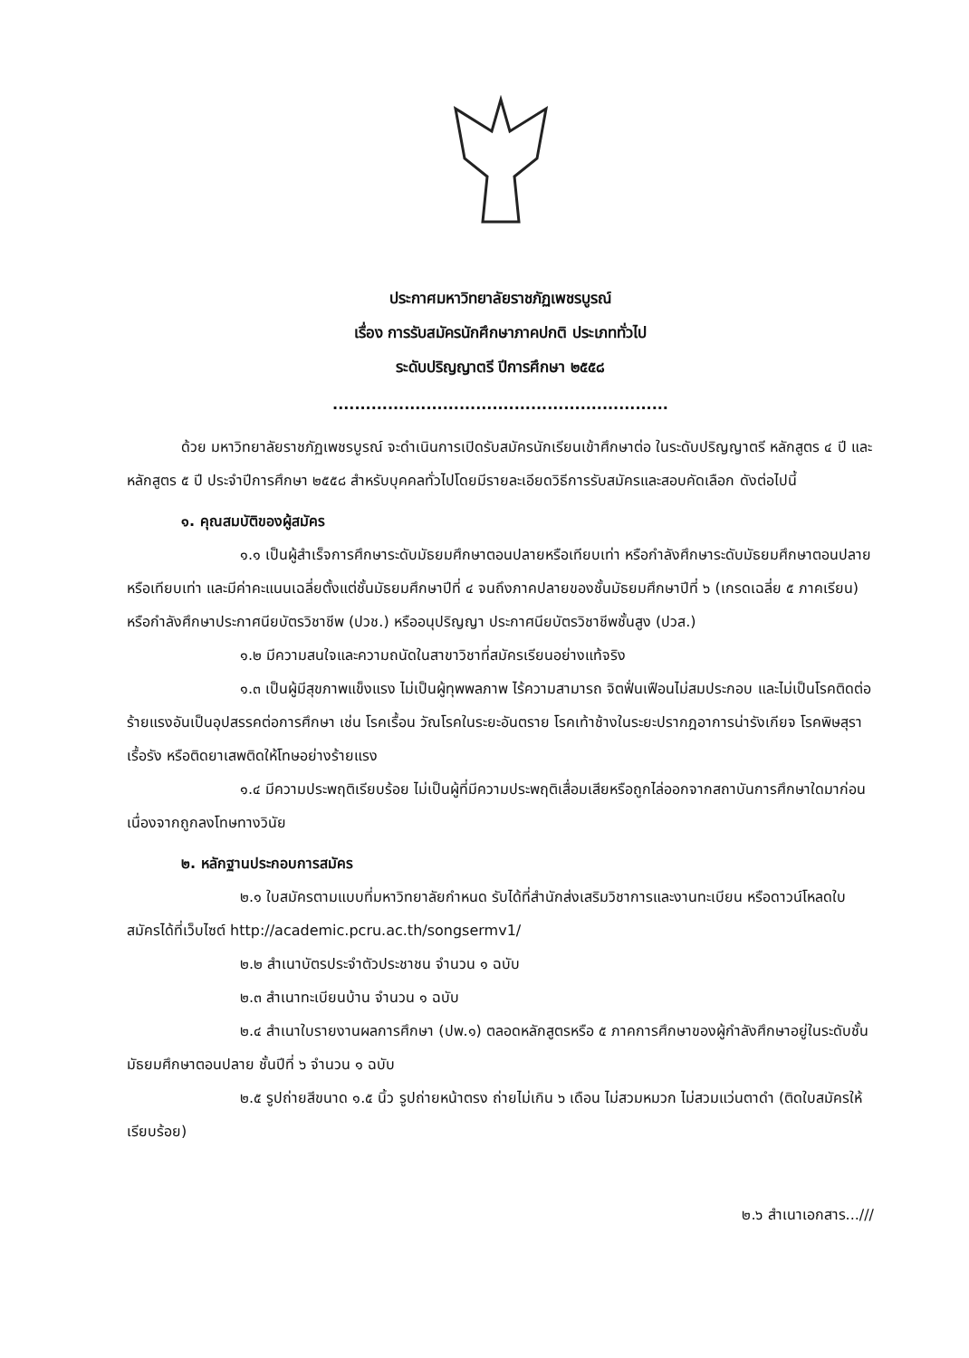ประกาศมหาวิทยาลัยราชภัฏเพชรบูรณ์
เรื่อง การรับสมัครนักศึกษาภาคปกติ ประเภททั่วไป
ระดับปริญญาตรี ปีการศึกษา ๒๕๕๘
.............................................................
ด้วย มหาวิทยาลัยราชภัฏเพชรบูรณ์ จะดำเนินการเปิดรับสมัครนักเรียนเข้าศึกษาต่อ ในระดับปริญญาตรี หลักสูตร ๔ ปี และหลักสูตร ๕ ปี ประจำปีการศึกษา ๒๕๕๘ สำหรับบุคคลทั่วไปโดยมีรายละเอียดวิธีการรับสมัครและสอบคัดเลือก ดังต่อไปนี้
๑. คุณสมบัติของผู้สมัคร
๑.๑ เป็นผู้สำเร็จการศึกษาระดับมัธยมศึกษาตอนปลายหรือเทียบเท่า หรือกำลังศึกษาระดับมัธยมศึกษาตอนปลาย หรือเทียบเท่า และมีค่าคะแนนเฉลี่ยตั้งแต่ชั้นมัธยมศึกษาปีที่ ๔ จนถึงภาคปลายของชั้นมัธยมศึกษาปีที่ ๖ (เกรดเฉลี่ย ๕ ภาคเรียน) หรือกำลังศึกษาประกาศนียบัตรวิชาชีพ (ปวช.) หรืออนุปริญญา ประกาศนียบัตรวิชาชีพชั้นสูง (ปวส.)
๑.๒ มีความสนใจและความถนัดในสาขาวิชาที่สมัครเรียนอย่างแท้จริง
๑.๓ เป็นผู้มีสุขภาพแข็งแรง ไม่เป็นผู้ทุพพลภาพ ไร้ความสามารถ จิตฟั่นเฟือนไม่สมประกอบ และไม่เป็นโรคติดต่อร้ายแรงอันเป็นอุปสรรคต่อการศึกษา เช่น โรคเรื้อน วัณโรคในระยะอันตราย โรคเท้าช้างในระยะปรากฎอาการน่ารังเกียจ โรคพิษสุราเรื้อรัง หรือติดยาเสพติดให้โทษอย่างร้ายแรง
๑.๔ มีความประพฤติเรียบร้อย ไม่เป็นผู้ที่มีความประพฤติเสื่อมเสียหรือถูกไล่ออกจากสถาบันการศึกษาใดมาก่อนเนื่องจากถูกลงโทษทางวินัย
๒. หลักฐานประกอบการสมัคร
๒.๑ ใบสมัครตามแบบที่มหาวิทยาลัยกำหนด รับได้ที่สำนักส่งเสริมวิชาการและงานทะเบียน หรือดาวน์โหลดใบสมัครได้ที่เว็บไซต์ http://academic.pcru.ac.th/songsermv1/
๒.๒ สำเนาบัตรประจำตัวประชาชน จำนวน ๑ ฉบับ
๒.๓ สำเนาทะเบียนบ้าน จำนวน ๑ ฉบับ
๒.๔ สำเนาใบรายงานผลการศึกษา (ปพ.๑) ตลอดหลักสูตรหรือ ๕ ภาคการศึกษาของผู้กำลังศึกษาอยู่ในระดับชั้นมัธยมศึกษาตอนปลาย ชั้นปีที่ ๖ จำนวน ๑ ฉบับ
๒.๕ รูปถ่ายสีขนาด ๑.๕ นิ้ว รูปถ่ายหน้าตรง ถ่ายไม่เกิน ๖ เดือน ไม่สวมหมวก ไม่สวมแว่นตาดำ (ติดใบสมัครให้เรียบร้อย)
๒.๖ สำเนาเอกสาร...///